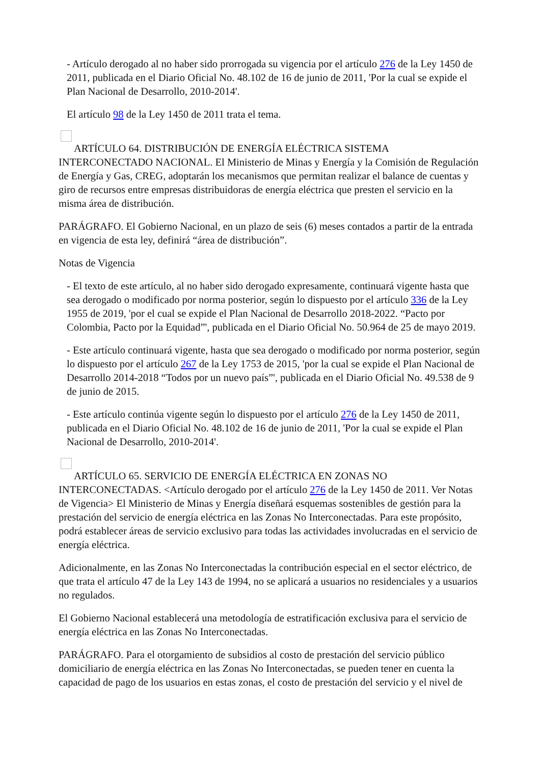- Artículo derogado al no haber sido prorrogada su vigencia por el artículo 276 de la Ley 1450 de 2011, publicada en el Diario Oficial No. 48.102 de 16 de junio de 2011, 'Por la cual se expide el Plan Nacional de Desarrollo, 2010-2014'.
El artículo 98 de la Ley 1450 de 2011 trata el tema.
ARTÍCULO 64. DISTRIBUCIÓN DE ENERGÍA ELÉCTRICA SISTEMA INTERCONECTADO NACIONAL. El Ministerio de Minas y Energía y la Comisión de Regulación de Energía y Gas, CREG, adoptarán los mecanismos que permitan realizar el balance de cuentas y giro de recursos entre empresas distribuidoras de energía eléctrica que presten el servicio en la misma área de distribución.
PARÁGRAFO. El Gobierno Nacional, en un plazo de seis (6) meses contados a partir de la entrada en vigencia de esta ley, definirá “área de distribución”.
Notas de Vigencia
- El texto de este artículo, al no haber sido derogado expresamente, continuará vigente hasta que sea derogado o modificado por norma posterior, según lo dispuesto por el artículo 336 de la Ley 1955 de 2019, 'por el cual se expide el Plan Nacional de Desarrollo 2018-2022. “Pacto por Colombia, Pacto por la Equidad”', publicada en el Diario Oficial No. 50.964 de 25 de mayo 2019.
- Este artículo continuará vigente, hasta que sea derogado o modificado por norma posterior, según lo dispuesto por el artículo 267 de la Ley 1753 de 2015, 'por la cual se expide el Plan Nacional de Desarrollo 2014-2018 “Todos por un nuevo país”', publicada en el Diario Oficial No. 49.538 de 9 de junio de 2015.
- Este artículo continúa vigente según lo dispuesto por el artículo 276 de la Ley 1450 de 2011, publicada en el Diario Oficial No. 48.102 de 16 de junio de 2011, 'Por la cual se expide el Plan Nacional de Desarrollo, 2010-2014'.
ARTÍCULO 65. SERVICIO DE ENERGÍA ELÉCTRICA EN ZONAS NO INTERCONECTADAS. <Artículo derogado por el artículo 276 de la Ley 1450 de 2011. Ver Notas de Vigencia> El Ministerio de Minas y Energía diseñará esquemas sostenibles de gestión para la prestación del servicio de energía eléctrica en las Zonas No Interconectadas. Para este propósito, podrá establecer áreas de servicio exclusivo para todas las actividades involucradas en el servicio de energía eléctrica.
Adicionalmente, en las Zonas No Interconectadas la contribución especial en el sector eléctrico, de que trata el artículo 47 de la Ley 143 de 1994, no se aplicará a usuarios no residenciales y a usuarios no regulados.
El Gobierno Nacional establecerá una metodología de estratificación exclusiva para el servicio de energía eléctrica en las Zonas No Interconectadas.
PARÁGRAFO. Para el otorgamiento de subsidios al costo de prestación del servicio público domiciliario de energía eléctrica en las Zonas No Interconectadas, se pueden tener en cuenta la capacidad de pago de los usuarios en estas zonas, el costo de prestación del servicio y el nivel de